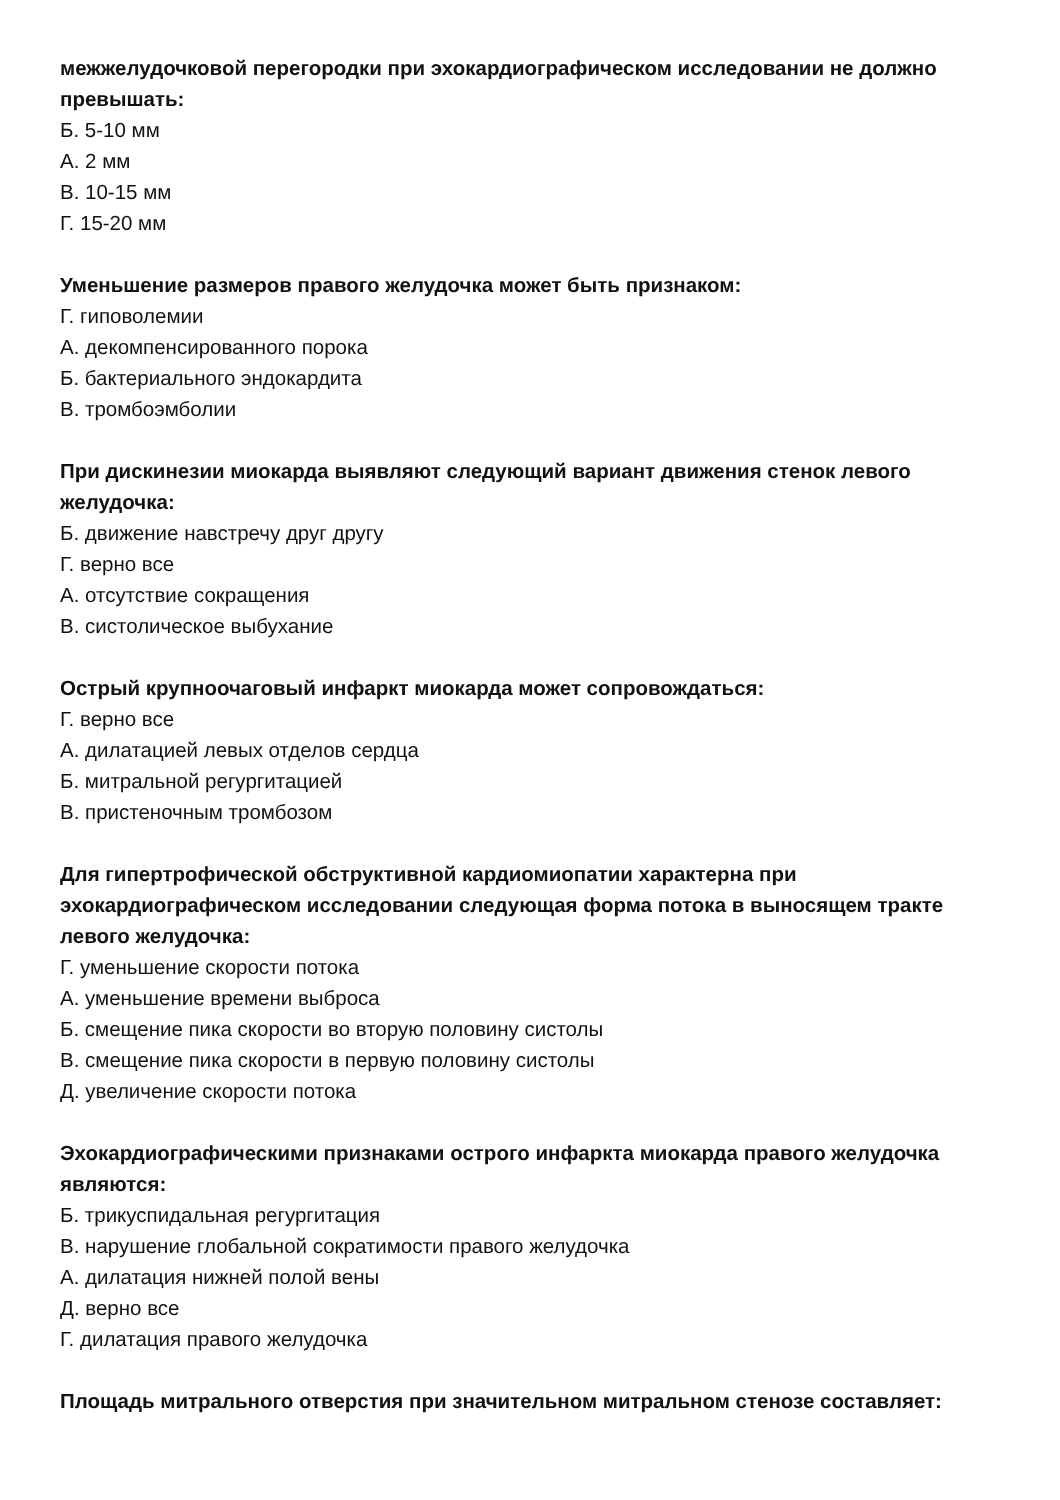межжелудочковой перегородки при эхокардиографическом исследовании не должно превышать:
Б. 5-10 мм
А. 2 мм
В. 10-15 мм
Г. 15-20 мм
Уменьшение размеров правого желудочка может быть признаком:
Г. гиповолемии
А. декомпенсированного порока
Б. бактериального эндокардита
В. тромбоэмболии
При дискинезии миокарда выявляют следующий вариант движения стенок левого желудочка:
Б. движение навстречу друг другу
Г. верно все
А. отсутствие сокращения
В. систолическое выбухание
Острый крупноочаговый инфаркт миокарда может сопровождаться:
Г. верно все
А. дилатацией левых отделов сердца
Б. митральной регургитацией
В. пристеночным тромбозом
Для гипертрофической обструктивной кардиомиопатии характерна при эхокардиографическом исследовании следующая форма потока в выносящем тракте левого желудочка:
Г. уменьшение скорости потока
А. уменьшение времени выброса
Б. смещение пика скорости во вторую половину систолы
В. смещение пика скорости в первую половину систолы
Д. увеличение скорости потока
Эхокардиографическими признаками острого инфаркта миокарда правого желудочка являются:
Б. трикуспидальная регургитация
В. нарушение глобальной сократимости правого желудочка
А. дилатация нижней полой вены
Д. верно все
Г. дилатация правого желудочка
Площадь митрального отверстия при значительном митральном стенозе составляет: